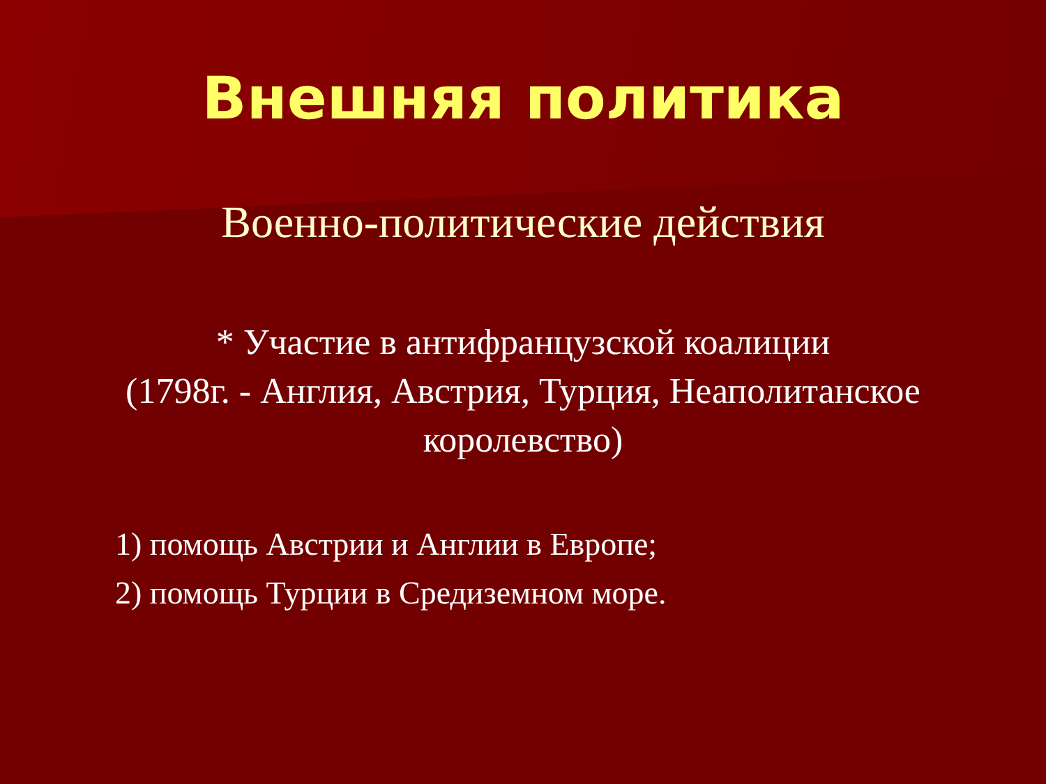Внешняя политика
Военно-политические действия
* Участие в антифранцузской коалиции
(1798г. - Англия, Австрия, Турция, Неаполитанское
королевство)
1) помощь Австрии и Англии в Европе;
2) помощь Турции в Средиземном море.